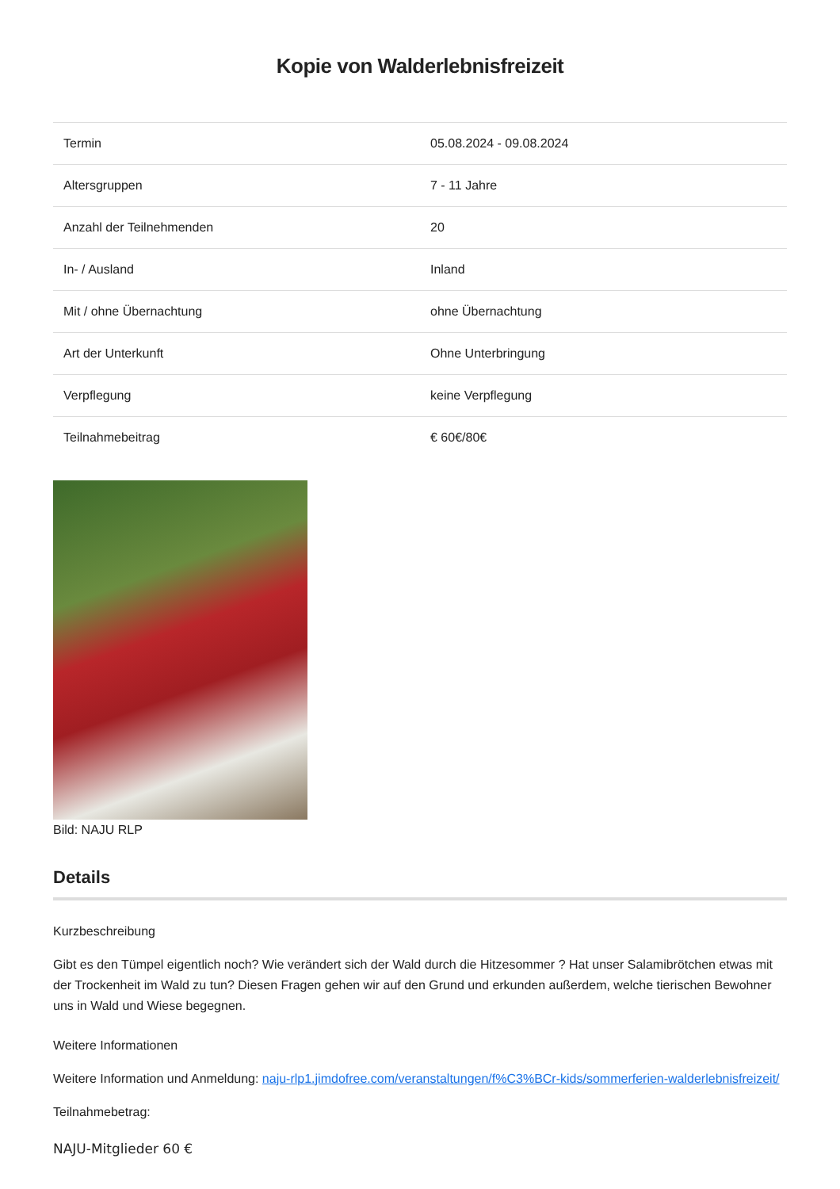Kopie von Walderlebnisfreizeit
| Termin | 05.08.2024 - 09.08.2024 |
| Altersgruppen | 7 - 11 Jahre |
| Anzahl der Teilnehmenden | 20 |
| In- / Ausland | Inland |
| Mit / ohne Übernachtung | ohne Übernachtung |
| Art der Unterkunft | Ohne Unterbringung |
| Verpflegung | keine Verpflegung |
| Teilnahmebeitrag | € 60€/80€ |
Bild: NAJU RLP
Details
Kurzbeschreibung
Gibt es den Tümpel eigentlich noch? Wie verändert sich der Wald durch die Hitzesommer ? Hat unser Salamibrötchen etwas mit der Trockenheit im Wald zu tun? Diesen Fragen gehen wir auf den Grund und erkunden außerdem, welche tierischen Bewohner uns in Wald und Wiese begegnen.
Weitere Informationen
Weitere Information und Anmeldung: naju-rlp1.jimdofree.com/veranstaltungen/f%C3%BCr-kids/sommerferien-walderlebnisfreizeit/
Teilnahmebetrag:
NAJU-Mitglieder 60 €